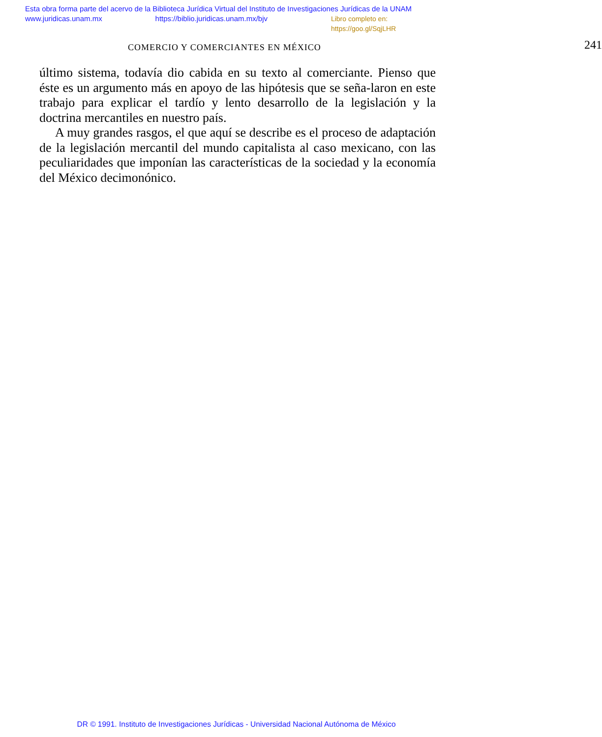Esta obra forma parte del acervo de la Biblioteca Jurídica Virtual del Instituto de Investigaciones Jurídicas de la UNAM
www.juridicas.unam.mx https://biblio.juridicas.unam.mx/bjv Libro completo en: https://goo.gl/SqjLHR
COMERCIO Y COMERCIANTES EN MÉXICO 241
último sistema, todavía dio cabida en su texto al comerciante. Pienso que éste es un argumento más en apoyo de las hipótesis que se seña-laron en este trabajo para explicar el tardío y lento desarrollo de la legislación y la doctrina mercantiles en nuestro país.
A muy grandes rasgos, el que aquí se describe es el proceso de adaptación de la legislación mercantil del mundo capitalista al caso mexicano, con las peculiaridades que imponían las características de la sociedad y la economía del México decimonónico.
DR © 1991. Instituto de Investigaciones Jurídicas - Universidad Nacional Autónoma de México